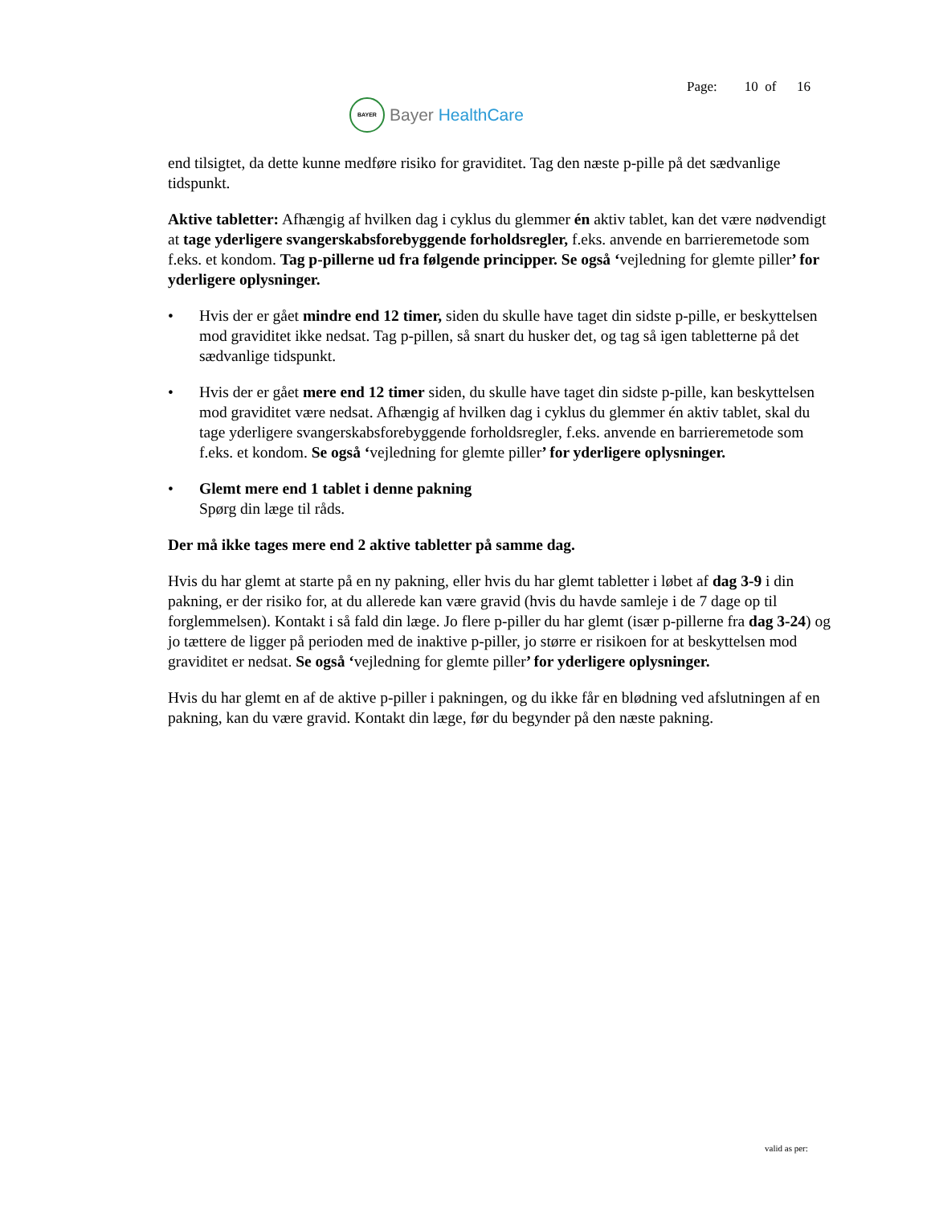BAYER
Bayer HealthCare
Page: 10 of 16
end tilsigtet, da dette kunne medføre risiko for graviditet. Tag den næste p-pille på det sædvanlige tidspunkt.
Aktive tabletter: Afhængig af hvilken dag i cyklus du glemmer én aktiv tablet, kan det være nødvendigt at tage yderligere svangerskabsforebyggende forholdsregler, f.eks. anvende en barrieremetode som f.eks. et kondom. Tag p-pillerne ud fra følgende principper. Se også ‘vejledning for glemte piller’ for yderligere oplysninger.
• Hvis der er gået mindre end 12 timer, siden du skulle have taget din sidste p-pille, er beskyttelsen mod graviditet ikke nedsat. Tag p-pillen, så snart du husker det, og tag så igen tabletterne på det sædvanlige tidspunkt.
• Hvis der er gået mere end 12 timer siden, du skulle have taget din sidste p-pille, kan beskyttelsen mod graviditet være nedsat. Afhængig af hvilken dag i cyklus du glemmer én aktiv tablet, skal du tage yderligere svangerskabsforebyggende forholdsregler, f.eks. anvende en barrieremetode som f.eks. et kondom. Se også ‘vejledning for glemte piller’ for yderligere oplysninger.
• Glemt mere end 1 tablet i denne pakning
Spørg din læge til råds.
Der må ikke tages mere end 2 aktive tabletter på samme dag.
Hvis du har glemt at starte på en ny pakning, eller hvis du har glemt tabletter i løbet af dag 3-9 i din pakning, er der risiko for, at du allerede kan være gravid (hvis du havde samleje i de 7 dage op til forglemmelsen). Kontakt i så fald din læge. Jo flere p-piller du har glemt (især p-pillerne fra dag 3-24) og jo tættere de ligger på perioden med de inaktive p-piller, jo større er risikoen for at beskyttelsen mod graviditet er nedsat. Se også ‘vejledning for glemte piller’ for yderligere oplysninger.
Hvis du har glemt en af de aktive p-piller i pakningen, og du ikke får en blødning ved afslutningen af en pakning, kan du være gravid. Kontakt din læge, før du begynder på den næste pakning.
valid as per: